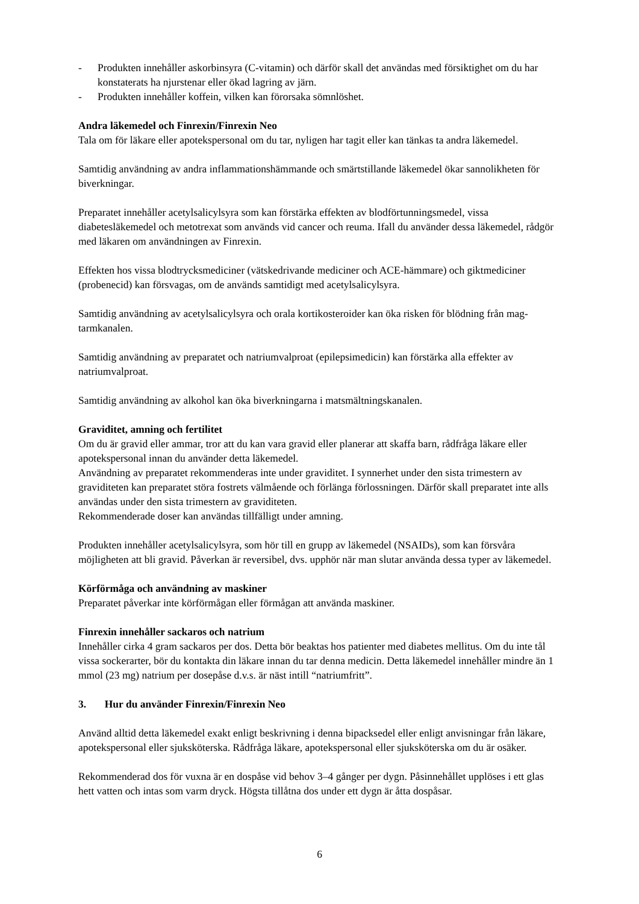- Produkten innehåller askorbinsyra (C-vitamin) och därför skall det användas med försiktighet om du har konstaterats ha njurstenar eller ökad lagring av järn.
- Produkten innehåller koffein, vilken kan förorsaka sömnlöshet.
Andra läkemedel och Finrexin/Finrexin Neo
Tala om för läkare eller apotekspersonal om du tar, nyligen har tagit eller kan tänkas ta andra läkemedel.
Samtidig användning av andra inflammationshämmande och smärtstillande läkemedel ökar sannolikheten för biverkningar.
Preparatet innehåller acetylsalicylsyra som kan förstärka effekten av blodförtunningsmedel, vissa diabetesläkemedel och metotrexat som används vid cancer och reuma. Ifall du använder dessa läkemedel, rådgör med läkaren om användningen av Finrexin.
Effekten hos vissa blodtrycksmediciner (vätskedrivande mediciner och ACE-hämmare) och giktmediciner (probenecid) kan försvagas, om de används samtidigt med acetylsalicylsyra.
Samtidig användning av acetylsalicylsyra och orala kortikosteroider kan öka risken för blödning från mag-tarmkanalen.
Samtidig användning av preparatet och natriumvalproat (epilepsimedicin) kan förstärka alla effekter av natriumvalproat.
Samtidig användning av alkohol kan öka biverkningarna i matsmältningskanalen.
Graviditet, amning och fertilitet
Om du är gravid eller ammar, tror att du kan vara gravid eller planerar att skaffa barn, rådfråga läkare eller apotekspersonal innan du använder detta läkemedel.
Användning av preparatet rekommenderas inte under graviditet. I synnerhet under den sista trimestern av graviditeten kan preparatet störa fostrets välmående och förlänga förlossningen. Därför skall preparatet inte alls användas under den sista trimestern av graviditeten.
Rekommenderade doser kan användas tillfälligt under amning.
Produkten innehåller acetylsalicylsyra, som hör till en grupp av läkemedel (NSAIDs), som kan försvåra möjligheten att bli gravid. Påverkan är reversibel, dvs. upphör när man slutar använda dessa typer av läkemedel.
Körförmåga och användning av maskiner
Preparatet påverkar inte körförmågan eller förmågan att använda maskiner.
Finrexin innehåller sackaros och natrium
Innehåller cirka 4 gram sackaros per dos. Detta bör beaktas hos patienter med diabetes mellitus. Om du inte tål vissa sockerarter, bör du kontakta din läkare innan du tar denna medicin. Detta läkemedel innehåller mindre än 1 mmol (23 mg) natrium per dosepåse d.v.s. är näst intill “natriumfritt”.
3. Hur du använder Finrexin/Finrexin Neo
Använd alltid detta läkemedel exakt enligt beskrivning i denna bipacksedel eller enligt anvisningar från läkare, apotekspersonal eller sjuksköterska. Rådfråga läkare, apotekspersonal eller sjuksköterska om du är osäker.
Rekommenderad dos för vuxna är en dospåse vid behov 3–4 gånger per dygn. Påsinnehållet upplöses i ett glas hett vatten och intas som varm dryck. Högsta tillåtna dos under ett dygn är åtta dospåsar.
6